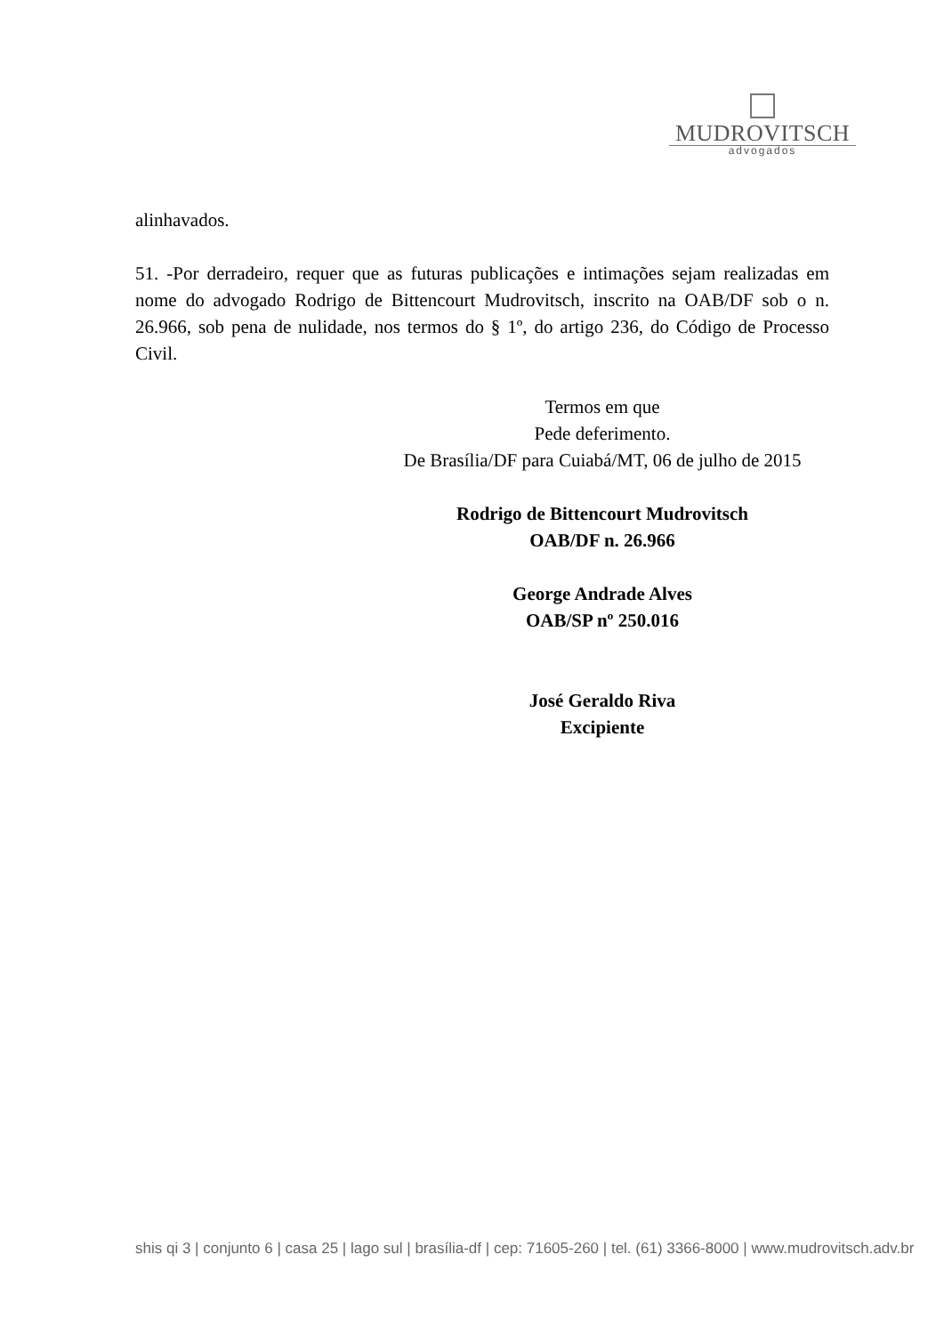MUDROVITSCH
advogados
alinhavados.
51. -Por derradeiro, requer que as futuras publicações e intimações sejam realizadas em nome do advogado Rodrigo de Bittencourt Mudrovitsch, inscrito na OAB/DF sob o n. 26.966, sob pena de nulidade, nos termos do § 1º, do artigo 236, do Código de Processo Civil.
Termos em que
Pede deferimento.
De Brasília/DF para Cuiabá/MT, 06 de julho de 2015
Rodrigo de Bittencourt Mudrovitsch
OAB/DF n. 26.966
George Andrade Alves
OAB/SP nº 250.016
José Geraldo Riva
Excipiente
shis qi 3 | conjunto 6 | casa 25 | lago sul | brasília-df | cep: 71605-260 | tel. (61) 3366-8000 | www.mudrovitsch.adv.br